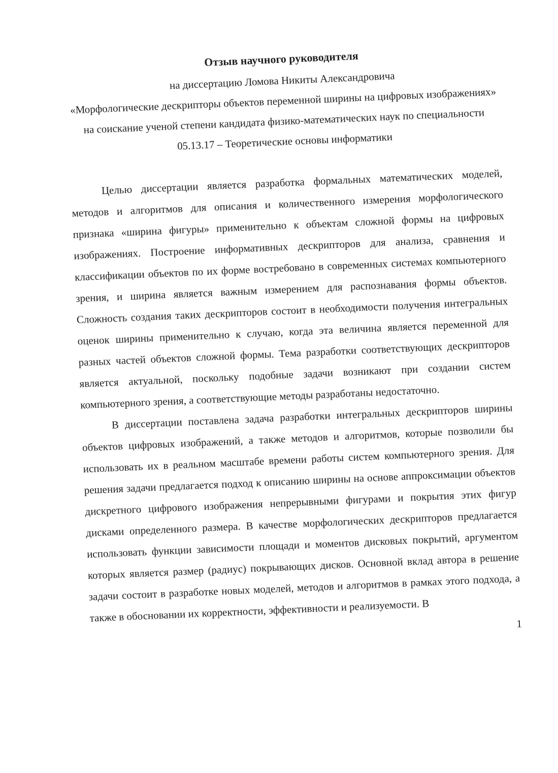Отзыв научного руководителя
на диссертацию Ломова Никиты Александровича
«Морфологические дескрипторы объектов переменной ширины на цифровых изображениях» на соискание ученой степени кандидата физико-математических наук по специальности 05.13.17 – Теоретические основы информатики
Целью диссертации является разработка формальных математических моделей, методов и алгоритмов для описания и количественного измерения морфологического признака «ширина фигуры» применительно к объектам сложной формы на цифровых изображениях. Построение информативных дескрипторов для анализа, сравнения и классификации объектов по их форме востребовано в современных системах компьютерного зрения, и ширина является важным измерением для распознавания формы объектов. Сложность создания таких дескрипторов состоит в необходимости получения интегральных оценок ширины применительно к случаю, когда эта величина является переменной для разных частей объектов сложной формы. Тема разработки соответствующих дескрипторов является актуальной, поскольку подобные задачи возникают при создании систем компьютерного зрения, а соответствующие методы разработаны недостаточно.
В диссертации поставлена задача разработки интегральных дескрипторов ширины объектов цифровых изображений, а также методов и алгоритмов, которые позволили бы использовать их в реальном масштабе времени работы систем компьютерного зрения. Для решения задачи предлагается подход к описанию ширины на основе аппроксимации объектов дискретного цифрового изображения непрерывными фигурами и покрытия этих фигур дисками определенного размера. В качестве морфологических дескрипторов предлагается использовать функции зависимости площади и моментов дисковых покрытий, аргументом которых является размер (радиус) покрывающих дисков. Основной вклад автора в решение задачи состоит в разработке новых моделей, методов и алгоритмов в рамках этого подхода, а также в обосновании их корректности, эффективности и реализуемости. В
1